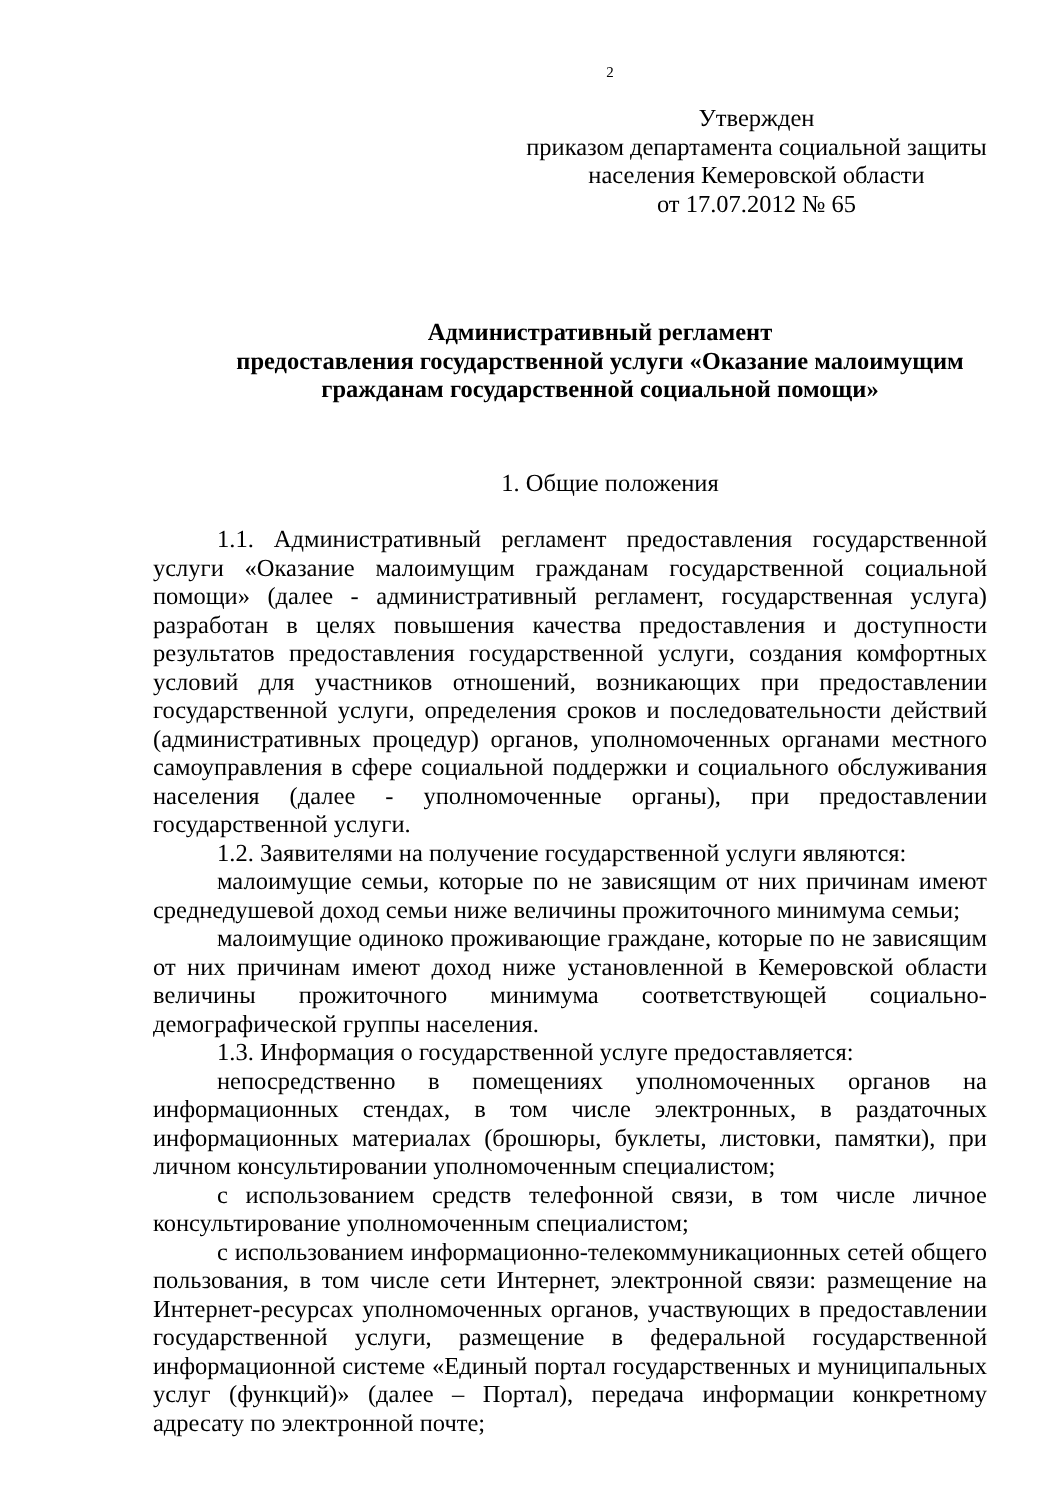2
Утвержден
приказом департамента социальной защиты
населения Кемеровской области
от 17.07.2012 № 65
Административный регламент
предоставления государственной услуги «Оказание малоимущим гражданам государственной социальной помощи»
1. Общие положения
1.1. Административный регламент предоставления государственной услуги «Оказание малоимущим гражданам государственной социальной помощи» (далее - административный регламент, государственная услуга) разработан в целях повышения качества предоставления и доступности результатов предоставления государственной услуги, создания комфортных условий для участников отношений, возникающих при предоставлении государственной услуги, определения сроков и последовательности действий (административных процедур) органов, уполномоченных органами местного самоуправления в сфере социальной поддержки и социального обслуживания населения (далее - уполномоченные органы), при предоставлении государственной услуги.
1.2. Заявителями на получение государственной услуги являются:
малоимущие семьи, которые по не зависящим от них причинам имеют среднедушевой доход семьи ниже величины прожиточного минимума семьи;
малоимущие одиноко проживающие граждане, которые по не зависящим от них причинам имеют доход ниже установленной в Кемеровской области величины прожиточного минимума соответствующей социально-демографической группы населения.
1.3. Информация о государственной услуге предоставляется:
непосредственно в помещениях уполномоченных органов на информационных стендах, в том числе электронных, в раздаточных информационных материалах (брошюры, буклеты, листовки, памятки), при личном консультировании уполномоченным специалистом;
с использованием средств телефонной связи, в том числе личное консультирование уполномоченным специалистом;
с использованием информационно-телекоммуникационных сетей общего пользования, в том числе сети Интернет, электронной связи: размещение на Интернет-ресурсах уполномоченных органов, участвующих в предоставлении государственной услуги, размещение в федеральной государственной информационной системе «Единый портал государственных и муниципальных услуг (функций)» (далее – Портал), передача информации конкретному адресату по электронной почте;